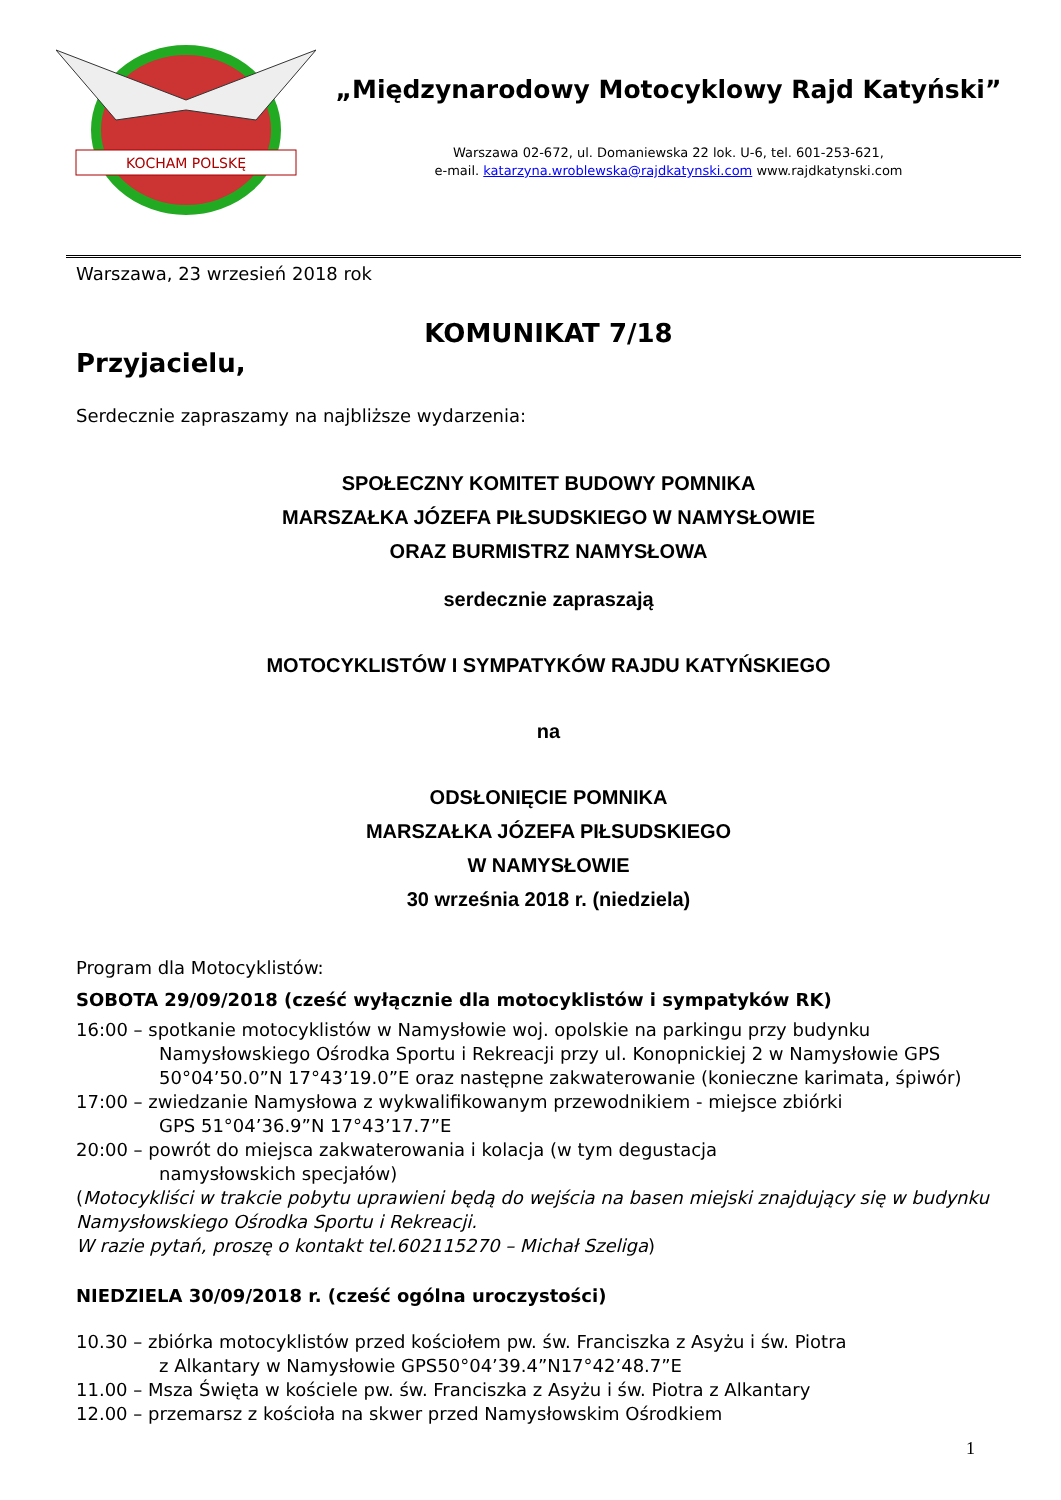KOCHAM POLSKĘ
„Międzynarodowy Motocyklowy Rajd Katyński”
Warszawa 02-672, ul. Domaniewska 22 lok. U-6, tel. 601-253-621,
e-mail. katarzyna.wroblewska@rajdkatynski.com www.rajdkatynski.com
Warszawa, 23 wrzesień 2018 rok
KOMUNIKAT 7/18
Przyjacielu,
Serdecznie zapraszamy na najbliższe wydarzenia:
SPOŁECZNY KOMITET BUDOWY POMNIKA
MARSZAŁKA JÓZEFA PIŁSUDSKIEGO W NAMYSŁOWIE
ORAZ BURMISTRZ NAMYSŁOWA
serdecznie zapraszają
MOTOCYKLISTÓW I SYMPATYKÓW RAJDU KATYŃSKIEGO
na
ODSŁONIĘCIE POMNIKA
MARSZAŁKA JÓZEFA PIŁSUDSKIEGO
W NAMYSŁOWIE
30 września 2018 r. (niedziela)
Program dla Motocyklistów:
SOBOTA 29/09/2018 (cześć wyłącznie dla motocyklistów i sympatyków RK)
16:00 – spotkanie motocyklistów w Namysłowie woj. opolskie na parkingu przy budynku
Namysłowskiego Ośrodka Sportu i Rekreacji przy ul. Konopnickiej 2 w Namysłowie GPS 50°04’50.0”N 17°43’19.0”E oraz następne zakwaterowanie (konieczne karimata, śpiwór)
17:00 – zwiedzanie Namysłowa z wykwalifikowanym przewodnikiem - miejsce zbiórki
GPS 51°04’36.9”N 17°43’17.7”E
20:00 – powrót do miejsca zakwaterowania i kolacja (w tym degustacja
namysłowskich specjałów)
(Motocykliści w trakcie pobytu uprawieni będą do wejścia na basen miejski znajdujący się w budynku Namysłowskiego Ośrodka Sportu i Rekreacji.
W razie pytań, proszę o kontakt tel.602115270 – Michał Szeliga)
NIEDZIELA 30/09/2018 r. (cześć ogólna uroczystości)
10.30 – zbiórka motocyklistów przed kościołem pw. św. Franciszka z Asyżu i św. Piotra
z Alkantary w Namysłowie GPS50°04’39.4”N17°42’48.7”E
11.00 – Msza Święta w kościele pw. św. Franciszka z Asyżu i św. Piotra z Alkantary
12.00 – przemarsz z kościoła na skwer przed Namysłowskim Ośrodkiem
1